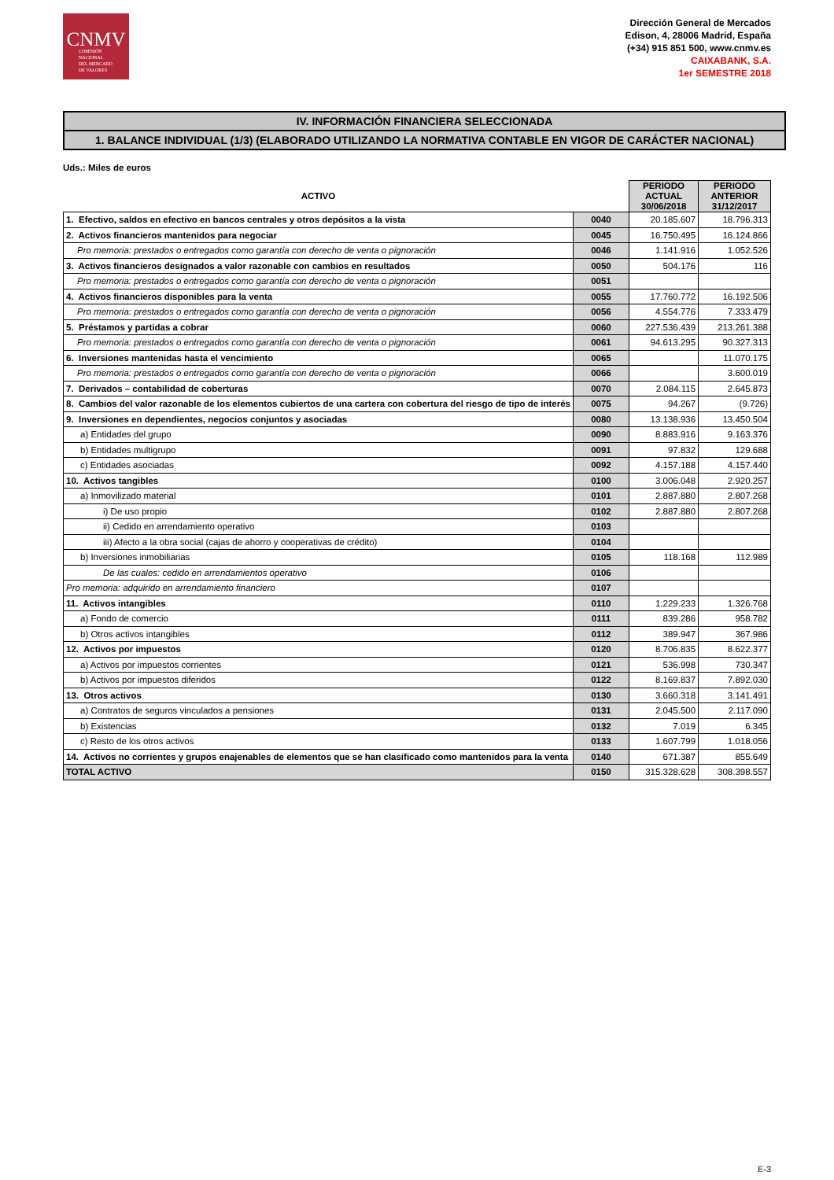CNMV
COMISIÓN
NACIONAL
DEL MERCADO
DE VALORES
Dirección General de Mercados
Edison, 4, 28006 Madrid, España
(+34) 915 851 500, www.cnmv.es
CAIXABANK, S.A.
1er SEMESTRE 2018
IV. INFORMACIÓN FINANCIERA SELECCIONADA
1. BALANCE INDIVIDUAL (1/3) (ELABORADO UTILIZANDO LA NORMATIVA CONTABLE EN VIGOR DE CARÁCTER NACIONAL)
Uds.: Miles de euros
| ACTIVO | | PERIODO ACTUAL 30/06/2018 | PERIODO ANTERIOR 31/12/2017 |
| --- | --- | --- | --- |
| 1. Efectivo, saldos en efectivo en bancos centrales y otros depósitos a la vista | 0040 | 20.185.607 | 18.796.313 |
| 2. Activos financieros mantenidos para negociar | 0045 | 16.750.495 | 16.124.866 |
| Pro memoria: prestados o entregados como garantía con derecho de venta o pignoración | 0046 | 1.141.916 | 1.052.526 |
| 3. Activos financieros designados a valor razonable con cambios en resultados | 0050 | 504.176 | 116 |
| Pro memoria: prestados o entregados como garantía con derecho de venta o pignoración | 0051 | | |
| 4. Activos financieros disponibles para la venta | 0055 | 17.760.772 | 16.192.506 |
| Pro memoria: prestados o entregados como garantía con derecho de venta o pignoración | 0056 | 4.554.776 | 7.333.479 |
| 5. Préstamos y partidas a cobrar | 0060 | 227.536.439 | 213.261.388 |
| Pro memoria: prestados o entregados como garantía con derecho de venta o pignoración | 0061 | 94.613.295 | 90.327.313 |
| 6. Inversiones mantenidas hasta el vencimiento | 0065 | | 11.070.175 |
| Pro memoria: prestados o entregados como garantía con derecho de venta o pignoración | 0066 | | 3.600.019 |
| 7. Derivados – contabilidad de coberturas | 0070 | 2.084.115 | 2.645.873 |
| 8. Cambios del valor razonable de los elementos cubiertos de una cartera con cobertura del riesgo de tipo de interés | 0075 | 94.267 | (9.726) |
| 9. Inversiones en dependientes, negocios conjuntos y asociadas | 0080 | 13.138.936 | 13.450.504 |
| a) Entidades del grupo | 0090 | 8.883.916 | 9.163.376 |
| b) Entidades multigrupo | 0091 | 97.832 | 129.688 |
| c) Entidades asociadas | 0092 | 4.157.188 | 4.157.440 |
| 10. Activos tangibles | 0100 | 3.006.048 | 2.920.257 |
| a) Inmovilizado material | 0101 | 2.887.880 | 2.807.268 |
| i) De uso propio | 0102 | 2.887.880 | 2.807.268 |
| ii) Cedido en arrendamiento operativo | 0103 | | |
| iii) Afecto a la obra social (cajas de ahorro y cooperativas de crédito) | 0104 | | |
| b) Inversiones inmobiliarias | 0105 | 118.168 | 112.989 |
| De las cuales: cedido en arrendamientos operativo | 0106 | | |
| Pro memoria: adquirido en arrendamiento financiero | 0107 | | |
| 11. Activos intangibles | 0110 | 1.229.233 | 1.326.768 |
| a) Fondo de comercio | 0111 | 839.286 | 958.782 |
| b) Otros activos intangibles | 0112 | 389.947 | 367.986 |
| 12. Activos por impuestos | 0120 | 8.706.835 | 8.622.377 |
| a) Activos por impuestos corrientes | 0121 | 536.998 | 730.347 |
| b) Activos por impuestos diferidos | 0122 | 8.169.837 | 7.892.030 |
| 13. Otros activos | 0130 | 3.660.318 | 3.141.491 |
| a) Contratos de seguros vinculados a pensiones | 0131 | 2.045.500 | 2.117.090 |
| b) Existencias | 0132 | 7.019 | 6.345 |
| c) Resto de los otros activos | 0133 | 1.607.799 | 1.018.056 |
| 14. Activos no corrientes y grupos enajenables de elementos que se han clasificado como mantenidos para la venta | 0140 | 671.387 | 855.649 |
| TOTAL ACTIVO | 0150 | 315.328.628 | 308.398.557 |
E-3